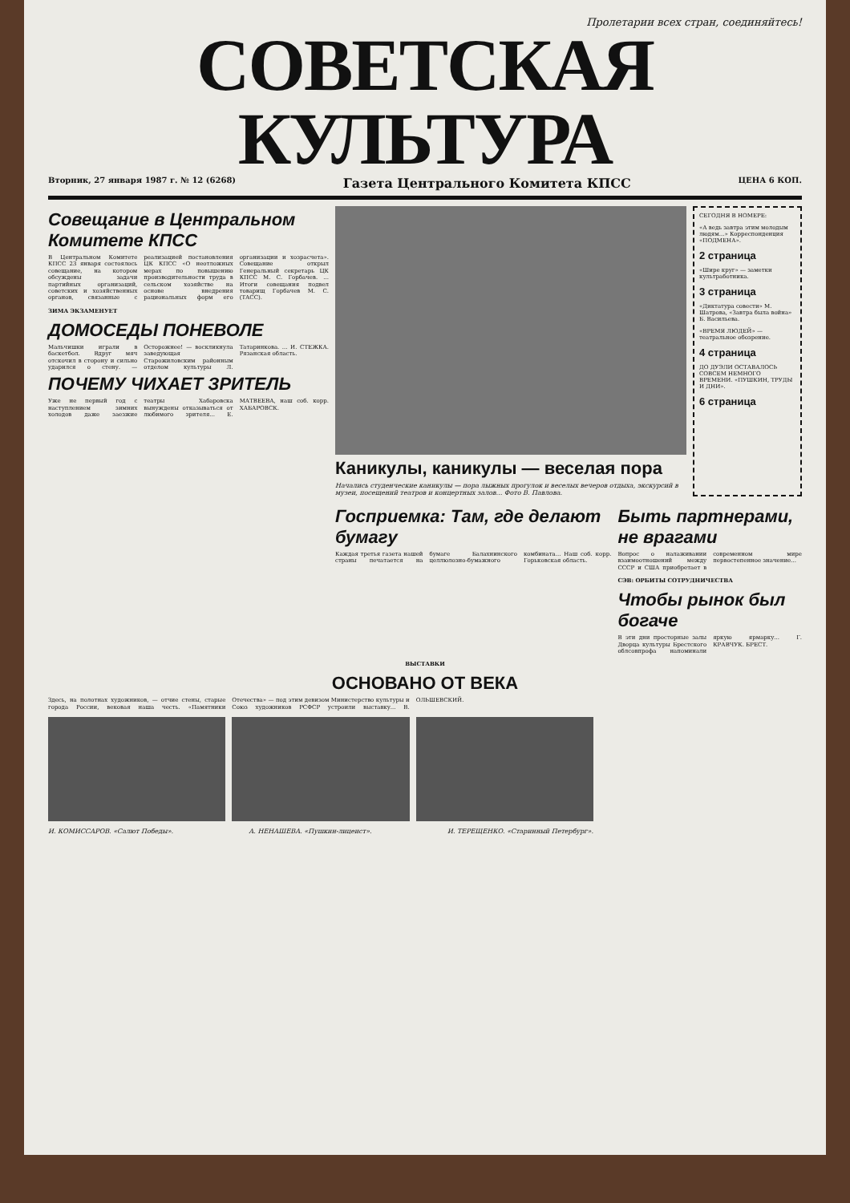Пролетарии всех стран, соединяйтесь!
СОВЕТСКАЯ КУЛЬТУРА
Вторник, 27 января 1987 г. № 12 (6268) Газета Центрального Комитета КПСС ЦЕНА 6 КОП.
Совещание в Центральном Комитете КПСС
В Центральном Комитете КПСС 23 января состоялось совещание, на котором обсуждены задачи партийных организаций, советских и хозяйственных органов, связанные с реализацией постановления ЦК КПСС «О неотложных мерах по повышению производительности труда в сельском хозяйстве на основе внедрения рациональных форм его организации и хозрасчета». Совещание открыл Генеральный секретарь ЦК КПСС М. С. Горбачев. ... Итоги совещания подвел товарищ Горбачев М. С. (ТАСС).
ЗИМА ЭКЗАМЕНУЕТ
ДОМОСЕДЫ ПОНЕВОЛЕ
Мальчишки играли в баскетбол. Вдруг мяч отскочил в сторону и сильно ударился о стену. — Осторожнее! — воскликнула заведующая Старожиловским районным отделом культуры Л. Татаринкова. ... И. СТЕЖКА. Рязанская область.
ПОЧЕМУ ЧИХАЕТ ЗРИТЕЛЬ
Уже не первый год с наступлением зимних холодов даже заезжие театры Хабаровска вынуждены отказываться от любимого зрителя... Е. МАТВЕЕВА, наш соб. корр. ХАБАРОВСК.
Каникулы, каникулы — веселая пора
Начались студенческие каникулы — пора лыжных прогулок и веселых вечеров отдыха, экскурсий в музеи, посещений театров и концертных залов... Фото В. Павлова.
СЕГОДНЯ В НОМЕРЕ:
«А ведь завтра этим молодым людям...» Корреспонденция «ПОДМЕНА».
2 страница
«Шире круг» — заметки культработника.
3 страница
«Диктатура совести» М. Шатрова, «Завтра была война» Б. Васильева.
«ВРЕМЯ ЛЮДЕЙ» — театральное обозрение.
4 страница
ДО ДУЭЛИ ОСТАВАЛОСЬ СОВСЕМ НЕМНОГО ВРЕМЕНИ. «ПУШКИН, ТРУДЫ И ДНИ».
6 страница
Госприемка: Там, где делают бумагу
Каждая третья газета нашей страны печатается на бумаге Балахнинского целлюлозно-бумажного комбината... Наш соб. корр. Горьковская область.
Быть партнерами, не врагами
Вопрос о налаживании взаимоотношений между СССР и США приобретает в современном мире первостепенное значение...
СЭВ: ОРБИТЫ СОТРУДНИЧЕСТВА
Чтобы рынок был богаче
В эти дни просторные залы Дворца культуры Брестского облсовпрофа напоминали яркую ярмарку... Г. КРАВЧУК. БРЕСТ.
ВЫСТАВКИ
ОСНОВАНО ОТ ВЕКА
Здесь, на полотнах художников, — отчие стены, старые города России, вековая наша честь. «Памятники Отечества» — под этим девизом Министерство культуры и Союз художников РСФСР устроили выставку... В. ОЛЬШЕВСКИЙ.
И. КОМИССАРОВ. «Салют Победы». А. НЕНАШЕВА. «Пушкин-лицеист». И. ТЕРЕЩЕНКО. «Старинный Петербург».